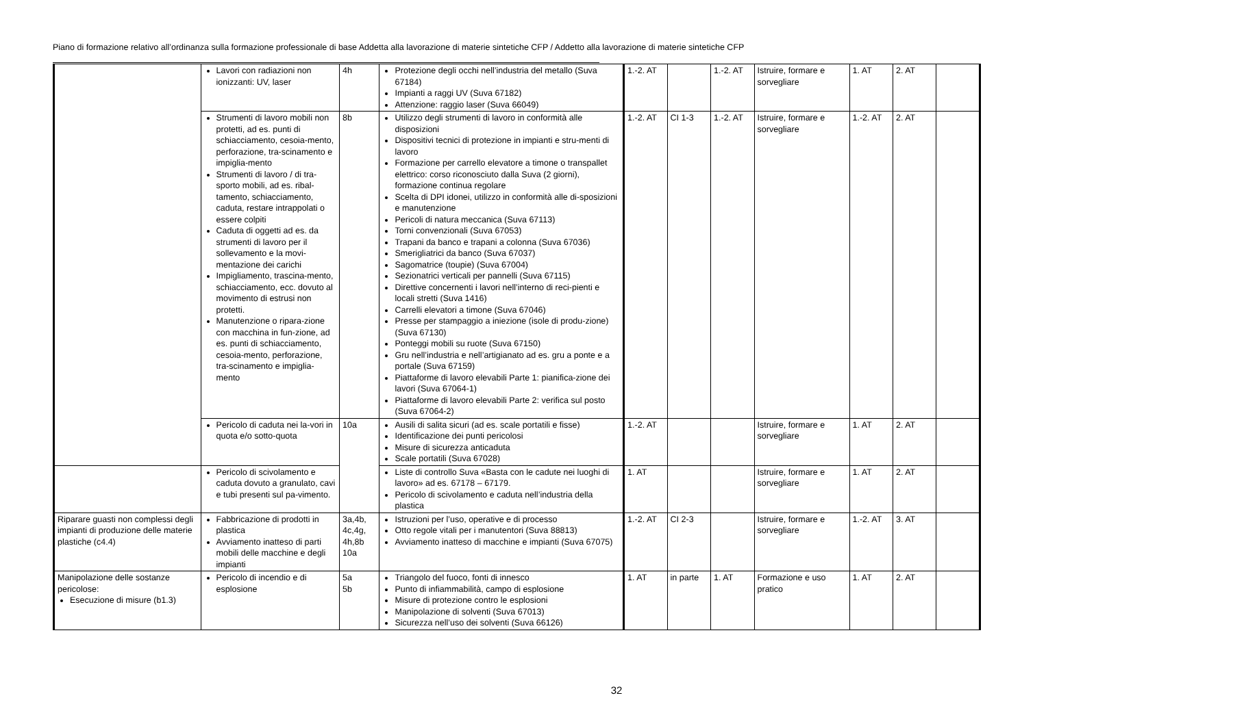Piano di formazione relativo all’ordinanza sulla formazione professionale di base Addetta alla lavorazione di materie sintetiche CFP / Addetto alla lavorazione di materie sintetiche CFP
| | Lavori con radiazioni non ionizzanti: UV, laser | 4h | Protezione degli occhi nell’industria del metallo (Suva 67184) Impianti a raggi UV (Suva 67182) Attenzione: raggio laser (Suva 66049) | 1.-2. AT | | 1.-2. AT | Istruire, formare e sorvegliare | 1. AT | 2. AT | |
| | Strumenti di lavoro mobili non protetti, ad es. punti di schiacciamento, cesoia-mento, perforazione, tra-scinamento e impiglia-mento Strumenti di lavoro / di tra-sporto mobili, ad es. ribal-tamento, schiacciamento, caduta, restare intrappolati o essere colpiti Caduta di oggetti ad es. da strumenti di lavoro per il sollevamento e la movi-mentazione dei carichi Impigliamento, trascina-mento, schiacciamento, ecc. dovuto al movimento di estrusi non protetti. Manutenzione o ripara-zione con macchina in fun-zione, ad es. punti di schiacciamento, cesoia-mento, perforazione, tra-scinamento e impiglia-mento | 8b | Utilizzo degli strumenti di lavoro in conformità alle disposizioni Dispositivi tecnici di protezione in impianti e stru-menti di lavoro Formazione per carrello elevatore a timone o transpallet elettrico: corso riconosciuto dalla Suva (2 giorni), formazione continua regolare Scelta di DPI idonei, utilizzo in conformità alle di-sposizioni e manutenzione Pericoli di natura meccanica (Suva 67113) Torni convenzionali (Suva 67053) Trapani da banco e trapani a colonna (Suva 67036) Smerigliatrici da banco (Suva 67037) Sagomatrice (toupie) (Suva 67004) Sezionatrici verticali per pannelli (Suva 67115) Direttive concernenti i lavori nell’interno di reci-pienti e locali stretti (Suva 1416) Carrelli elevatori a timone (Suva 67046) Presse per stampaggio a iniezione (isole di produ-zione) (Suva 67130) Ponteggi mobili su ruote (Suva 67150) Gru nell’industria e nell’artigianato ad es. gru a ponte e a portale (Suva 67159) Piattaforme di lavoro elevabili Parte 1: pianifica-zione dei lavori (Suva 67064-1) Piattaforme di lavoro elevabili Parte 2: verifica sul posto (Suva 67064-2) | 1.-2. AT | CI 1-3 | 1.-2. AT | Istruire, formare e sorvegliare | 1.-2. AT | 2. AT | |
| | Pericolo di caduta nei la-vori in quota e/o sotto-quota | 10a | Ausili di salita sicuri (ad es. scale portatili e fisse) Identificazione dei punti pericolosi Misure di sicurezza anticaduta Scale portatili (Suva 67028) | 1.-2. AT | | | Istruire, formare e sorvegliare | 1. AT | 2. AT | |
| | Pericolo di scivolamento e caduta dovuto a granulato, cavi e tubi presenti sul pa-vimento. | | Liste di controllo Suva «Basta con le cadute nei luoghi di lavoro» ad es. 67178 – 67179. Pericolo di scivolamento e caduta nell’industria della plastica | 1. AT | | | Istruire, formare e sorvegliare | 1. AT | 2. AT | |
| Riparare guasti non complessi degli impianti di produzione delle materie plastiche (c4.4) | Fabbricazione di prodotti in plastica Avviamento inatteso di parti mobili delle macchine e degli impianti | 3a,4b, 4c,4g, 4h,8b 10a | Istruzioni per l’uso, operative e di processo Otto regole vitali per i manutentori (Suva 88813) Avviamento inatteso di macchine e impianti (Suva 67075) | 1.-2. AT | CI 2-3 | | Istruire, formare e sorvegliare | 1.-2. AT | 3. AT | |
| Manipolazione delle sostanze pericolose: Esecuzione di misure (b1.3) | Pericolo di incendio e di esplosione | 5a 5b | Triangolo del fuoco, fonti di innesco Punto di infiammabilità, campo di esplosione Misure di protezione contro le esplosioni Manipolazione di solventi (Suva 67013) Sicurezza nell’uso dei solventi (Suva 66126) | 1. AT | in parte | 1. AT | Formazione e uso pratico | 1. AT | 2. AT | |
32